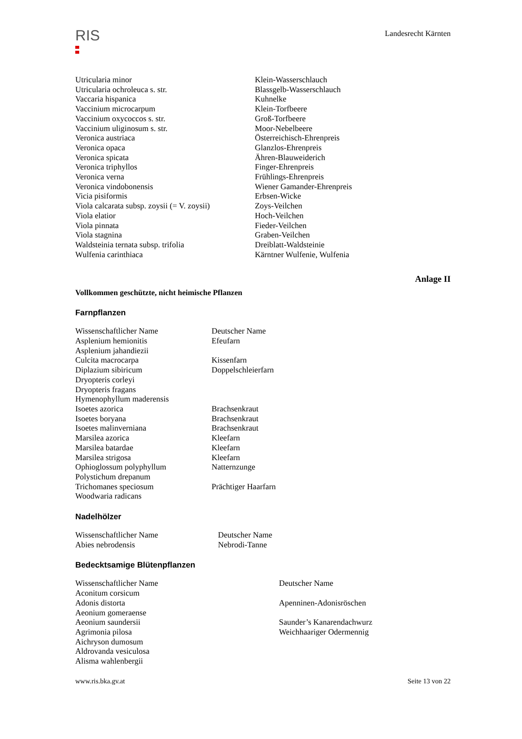RIS
Landesrecht Kärnten
| Utricularia minor | Klein-Wasserschlauch |
| Utricularia ochroleuca s. str. | Blassgelb-Wasserschlauch |
| Vaccaria hispanica | Kuhnelke |
| Vaccinium microcarpum | Klein-Torfbeere |
| Vaccinium oxycoccos s. str. | Groß-Torfbeere |
| Vaccinium uliginosum s. str. | Moor-Nebelbeere |
| Veronica austriaca | Österreichisch-Ehrenpreis |
| Veronica opaca | Glanzlos-Ehrenpreis |
| Veronica spicata | Ähren-Blauweiderich |
| Veronica triphyllos | Finger-Ehrenpreis |
| Veronica verna | Frühlings-Ehrenpreis |
| Veronica vindobonensis | Wiener Gamander-Ehrenpreis |
| Vicia pisiformis | Erbsen-Wicke |
| Viola calcarata subsp. zoysii (= V. zoysii) | Zoys-Veilchen |
| Viola elatior | Hoch-Veilchen |
| Viola pinnata | Fieder-Veilchen |
| Viola stagnina | Graben-Veilchen |
| Waldsteinia ternata subsp. trifolia | Dreiblatt-Waldsteinie |
| Wulfenia carinthiaca | Kärntner Wulfenie, Wulfenia |
Anlage II
Vollkommen geschützte, nicht heimische Pflanzen
Farnpflanzen
| Wissenschaftlicher Name | Deutscher Name |
| Asplenium hemionitis | Efeufarn |
| Asplenium jahandiezii | |
| Culcita macrocarpa | Kissenfarn |
| Diplazium sibiricum | Doppelschleierfarn |
| Dryopteris corleyi | |
| Dryopteris fragans | |
| Hymenophyllum maderensis | |
| Isoetes azorica | Brachsenkraut |
| Isoetes boryana | Brachsenkraut |
| Isoetes malinverniana | Brachsenkraut |
| Marsilea azorica | Kleefarn |
| Marsilea batardae | Kleefarn |
| Marsilea strigosa | Kleefarn |
| Ophioglossum polyphyllum | Natternzunge |
| Polystichum drepanum | |
| Trichomanes speciosum | Prächtiger Haarfarn |
| Woodwaria radicans | |
Nadelhölzer
| Wissenschaftlicher Name | Deutscher Name |
| Abies nebrodensis | Nebrodi-Tanne |
Bedecktsamige Blütenpflanzen
| Wissenschaftlicher Name | Deutscher Name |
| Aconitum corsicum | |
| Adonis distorta | Apenninen-Adonisröschen |
| Aeonium gomeraense | |
| Aeonium saundersii | Saunder’s Kanarendachwurz |
| Agrimonia pilosa | Weichhaariger Odermennig |
| Aichryson dumosum | |
| Aldrovanda vesiculosa | |
| Alisma wahlenbergii | |
www.ris.bka.gv.at Seite 13 von 22